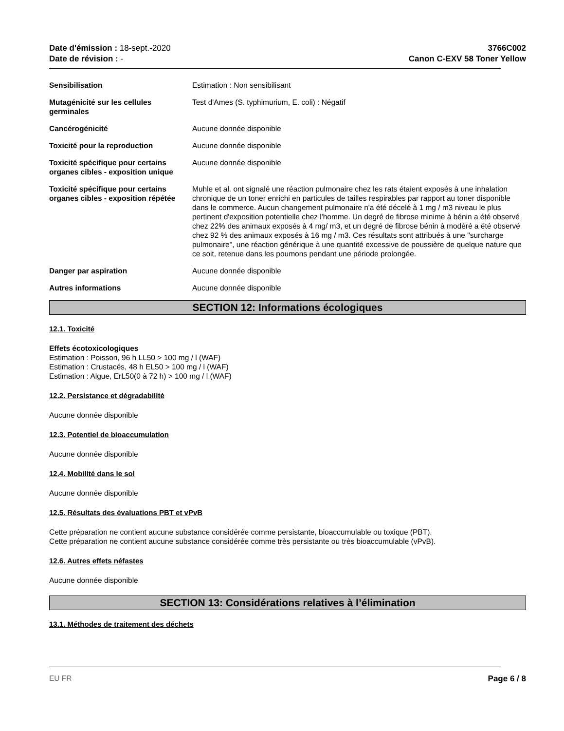Date d'émission : 18-sept.-2020
Date de révision : -
3766C002
Canon C-EXV 58 Toner Yellow
Sensibilisation Estimation : Non sensibilisant
Mutagénicité sur les cellules germinales
Test d'Ames (S. typhimurium, E. coli) : Négatif
Cancérogénicité Aucune donnée disponible
Toxicité pour la reproduction Aucune donnée disponible
Toxicité spécifique pour certains organes cibles - exposition unique
Aucune donnée disponible
Toxicité spécifique pour certains organes cibles - exposition répétée
Muhle et al. ont signalé une réaction pulmonaire chez les rats étaient exposés à une inhalation chronique de un toner enrichi en particules de tailles respirables par rapport au toner disponible dans le commerce. Aucun changement pulmonaire n'a été décelé à 1 mg / m3 niveau le plus pertinent d'exposition potentielle chez l'homme. Un degré de fibrose minime à bénin a été observé chez 22% des animaux exposés à 4 mg/ m3, et un degré de fibrose bénin à modéré a été observé chez 92 % des animaux exposés à 16 mg / m3. Ces résultats sont attribués à une "surcharge pulmonaire", une réaction générique à une quantité excessive de poussière de quelque nature que ce soit, retenue dans les poumons pendant une période prolongée.
Danger par aspiration Aucune donnée disponible
Autres informations Aucune donnée disponible
SECTION 12: Informations écologiques
12.1. Toxicité
Effets écotoxicologiques
Estimation : Poisson, 96 h LL50 > 100 mg / l (WAF)
Estimation : Crustacés, 48 h EL50 > 100 mg / l (WAF)
Estimation : Algue, ErL50(0 à 72 h) > 100 mg / l (WAF)
12.2. Persistance et dégradabilité
Aucune donnée disponible
12.3. Potentiel de bioaccumulation
Aucune donnée disponible
12.4. Mobilité dans le sol
Aucune donnée disponible
12.5. Résultats des évaluations PBT et vPvB
Cette préparation ne contient aucune substance considérée comme persistante, bioaccumulable ou toxique (PBT).
Cette préparation ne contient aucune substance considérée comme très persistante ou très bioaccumulable (vPvB).
12.6. Autres effets néfastes
Aucune donnée disponible
SECTION 13: Considérations relatives à l’élimination
13.1. Méthodes de traitement des déchets
EU FR Page 6 / 8